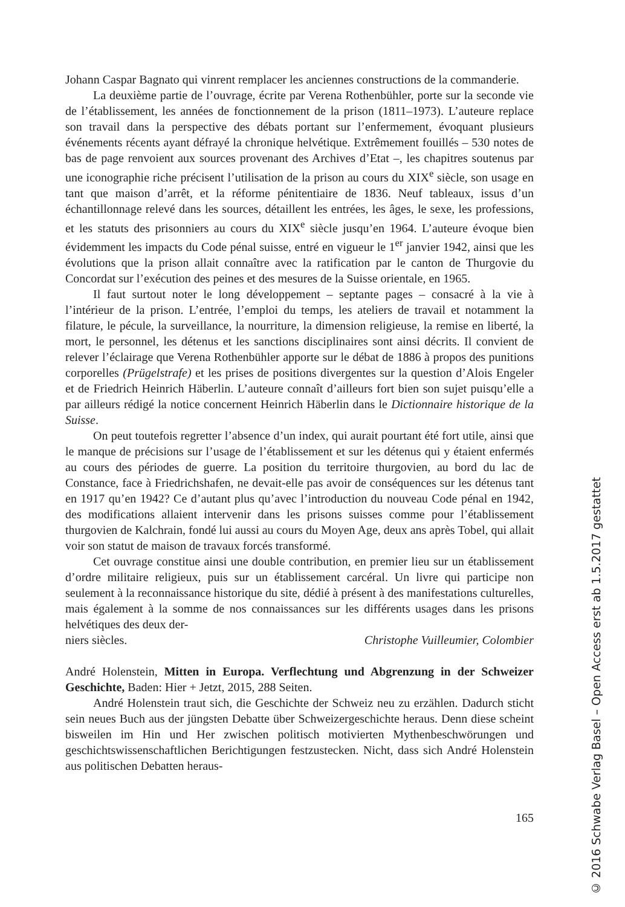Johann Caspar Bagnato qui vinrent remplacer les anciennes constructions de la commanderie.
La deuxième partie de l’ouvrage, écrite par Verena Rothenbühler, porte sur la seconde vie de l’établissement, les années de fonctionnement de la prison (1811–1973). L’auteure replace son travail dans la perspective des débats portant sur l’enfermement, évoquant plusieurs événements récents ayant défrayé la chronique helvétique. Extrêmement fouillés – 530 notes de bas de page renvoient aux sources provenant des Archives d’Etat –, les chapitres soutenus par une iconographie riche précisent l’utilisation de la prison au cours du XIX<sup>e</sup> siècle, son usage en tant que maison d’arrêt, et la réforme pénitentiaire de 1836. Neuf tableaux, issus d’un échantillonnage relevé dans les sources, détaillent les entrées, les âges, le sexe, les professions, et les statuts des prisonniers au cours du XIX<sup>e</sup> siècle jusqu’en 1964. L’auteure évoque bien évidemment les impacts du Code pénal suisse, entré en vigueur le 1<sup>er</sup> janvier 1942, ainsi que les évolutions que la prison allait connaître avec la ratification par le canton de Thurgovie du Concordat sur l’exécution des peines et des mesures de la Suisse orientale, en 1965.
Il faut surtout noter le long développement – septante pages – consacré à la vie à l’intérieur de la prison. L’entrée, l’emploi du temps, les ateliers de travail et notamment la filature, le pécule, la surveillance, la nourriture, la dimension religieuse, la remise en liberté, la mort, le personnel, les détenus et les sanctions disciplinaires sont ainsi décrits. Il convient de relever l’éclairage que Verena Rothenbühler apporte sur le débat de 1886 à propos des punitions corporelles (Prügelstrafe) et les prises de positions divergentes sur la question d’Alois Engeler et de Friedrich Heinrich Häberlin. L’auteure connaît d’ailleurs fort bien son sujet puisqu’elle a par ailleurs rédigé la notice concernent Heinrich Häberlin dans le Dictionnaire historique de la Suisse.
On peut toutefois regretter l’absence d’un index, qui aurait pourtant été fort utile, ainsi que le manque de précisions sur l’usage de l’établissement et sur les détenus qui y étaient enfermés au cours des périodes de guerre. La position du territoire thurgovien, au bord du lac de Constance, face à Friedrichshafen, ne devait-elle pas avoir de conséquences sur les détenus tant en 1917 qu’en 1942? Ce d’autant plus qu’avec l’introduction du nouveau Code pénal en 1942, des modifications allaient intervenir dans les prisons suisses comme pour l’établissement thurgovien de Kalchrain, fondé lui aussi au cours du Moyen Age, deux ans après Tobel, qui allait voir son statut de maison de travaux forcés transformé.
Cet ouvrage constitue ainsi une double contribution, en premier lieu sur un établissement d’ordre militaire religieux, puis sur un établissement carcéral. Un livre qui participe non seulement à la reconnaissance historique du site, dédié à présent à des manifestations culturelles, mais également à la somme de nos connaissances sur les différents usages dans les prisons helvétiques des deux der-
niers siècles. Christophe Vuilleumier, Colombier
André Holenstein, Mitten in Europa. Verflechtung und Abgrenzung in der Schweizer Geschichte, Baden: Hier + Jetzt, 2015, 288 Seiten.
André Holenstein traut sich, die Geschichte der Schweiz neu zu erzählen. Dadurch sticht sein neues Buch aus der jüngsten Debatte über Schweizergeschichte heraus. Denn diese scheint bisweilen im Hin und Her zwischen politisch motivierten Mythenbeschwörungen und geschichtswissenschaftlichen Berichtigungen festzustecken. Nicht, dass sich André Holenstein aus politischen Debatten heraus-
165
© 2016 Schwabe Verlag Basel – Open Access erst ab 1.5.2017 gestattet